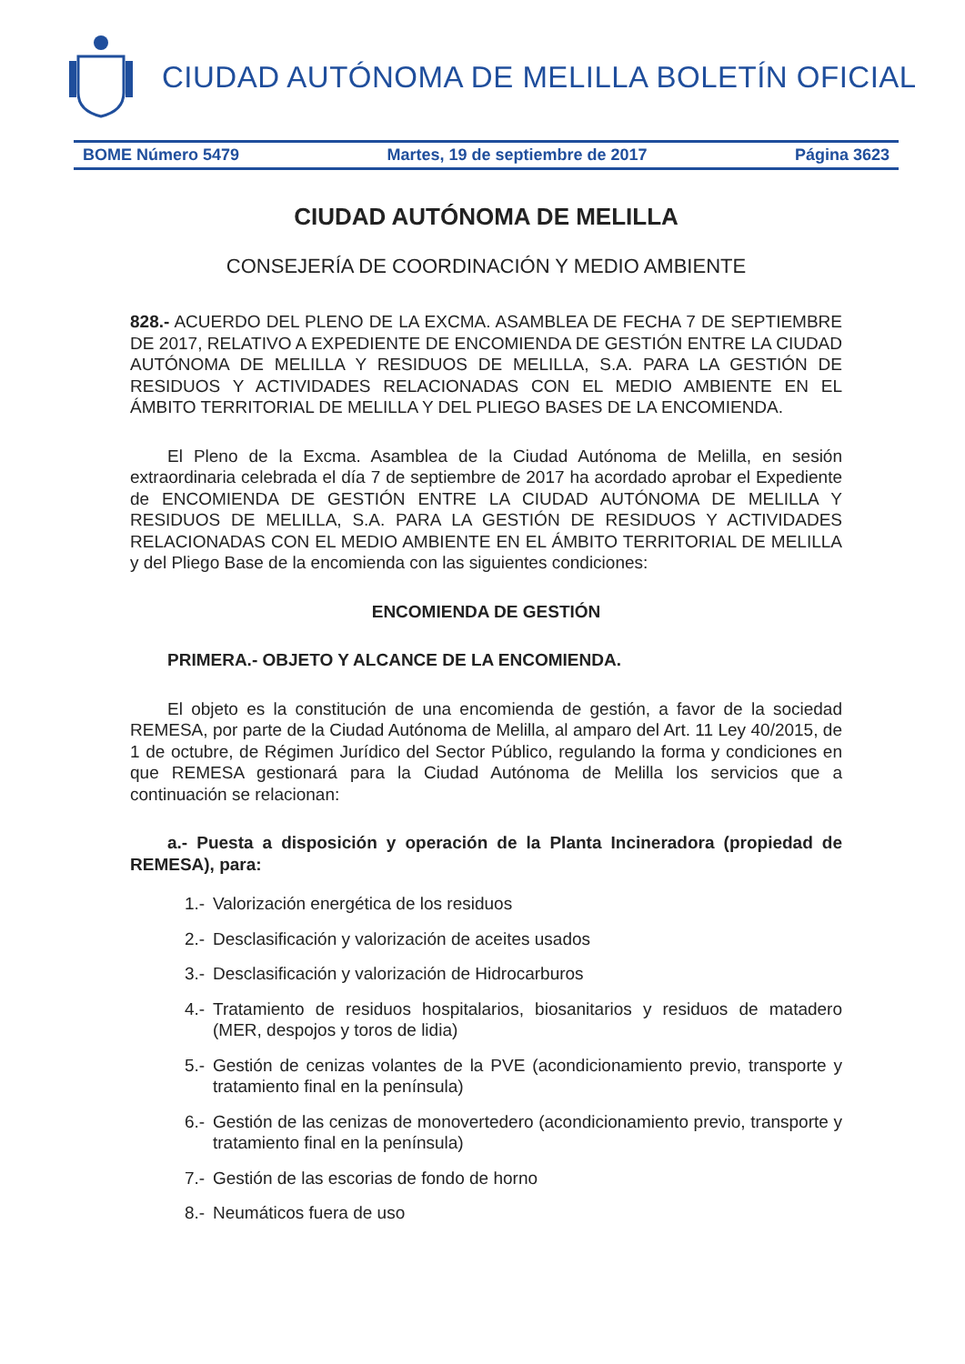CIUDAD AUTÓNOMA DE MELILLA BOLETÍN OFICIAL
BOME Número 5479 Martes, 19 de septiembre de 2017 Página 3623
CIUDAD AUTÓNOMA DE MELILLA
CONSEJERÍA DE COORDINACIÓN Y MEDIO AMBIENTE
828.- ACUERDO DEL PLENO DE LA EXCMA. ASAMBLEA DE FECHA 7 DE SEPTIEMBRE DE 2017, RELATIVO A EXPEDIENTE DE ENCOMIENDA DE GESTIÓN ENTRE LA CIUDAD AUTÓNOMA DE MELILLA Y RESIDUOS DE MELILLA, S.A. PARA LA GESTIÓN DE RESIDUOS Y ACTIVIDADES RELACIONADAS CON EL MEDIO AMBIENTE EN EL ÁMBITO TERRITORIAL DE MELILLA Y DEL PLIEGO BASES DE LA ENCOMIENDA.
El Pleno de la Excma. Asamblea de la Ciudad Autónoma de Melilla, en sesión extraordinaria celebrada el día 7 de septiembre de 2017 ha acordado aprobar el Expediente de ENCOMIENDA DE GESTIÓN ENTRE LA CIUDAD AUTÓNOMA DE MELILLA Y RESIDUOS DE MELILLA, S.A. PARA LA GESTIÓN DE RESIDUOS Y ACTIVIDADES RELACIONADAS CON EL MEDIO AMBIENTE EN EL ÁMBITO TERRITORIAL DE MELILLA y del Pliego Base de la encomienda con las siguientes condiciones:
ENCOMIENDA DE GESTIÓN
PRIMERA.- OBJETO Y ALCANCE DE LA ENCOMIENDA.
El objeto es la constitución de una encomienda de gestión, a favor de la sociedad REMESA, por parte de la Ciudad Autónoma de Melilla, al amparo del Art. 11 Ley 40/2015, de 1 de octubre, de Régimen Jurídico del Sector Público, regulando la forma y condiciones en que REMESA gestionará para la Ciudad Autónoma de Melilla los servicios que a continuación se relacionan:
a.- Puesta a disposición y operación de la Planta Incineradora (propiedad de REMESA), para:
1.- Valorización energética de los residuos
2.- Desclasificación y valorización de aceites usados
3.- Desclasificación y valorización de Hidrocarburos
4.- Tratamiento de residuos hospitalarios, biosanitarios y residuos de matadero (MER, despojos y toros de lidia)
5.- Gestión de cenizas volantes de la PVE (acondicionamiento previo, transporte y tratamiento final en la península)
6.- Gestión de las cenizas de monovertedero (acondicionamiento previo, transporte y tratamiento final en la península)
7.- Gestión de las escorias de fondo de horno
8.- Neumáticos fuera de uso